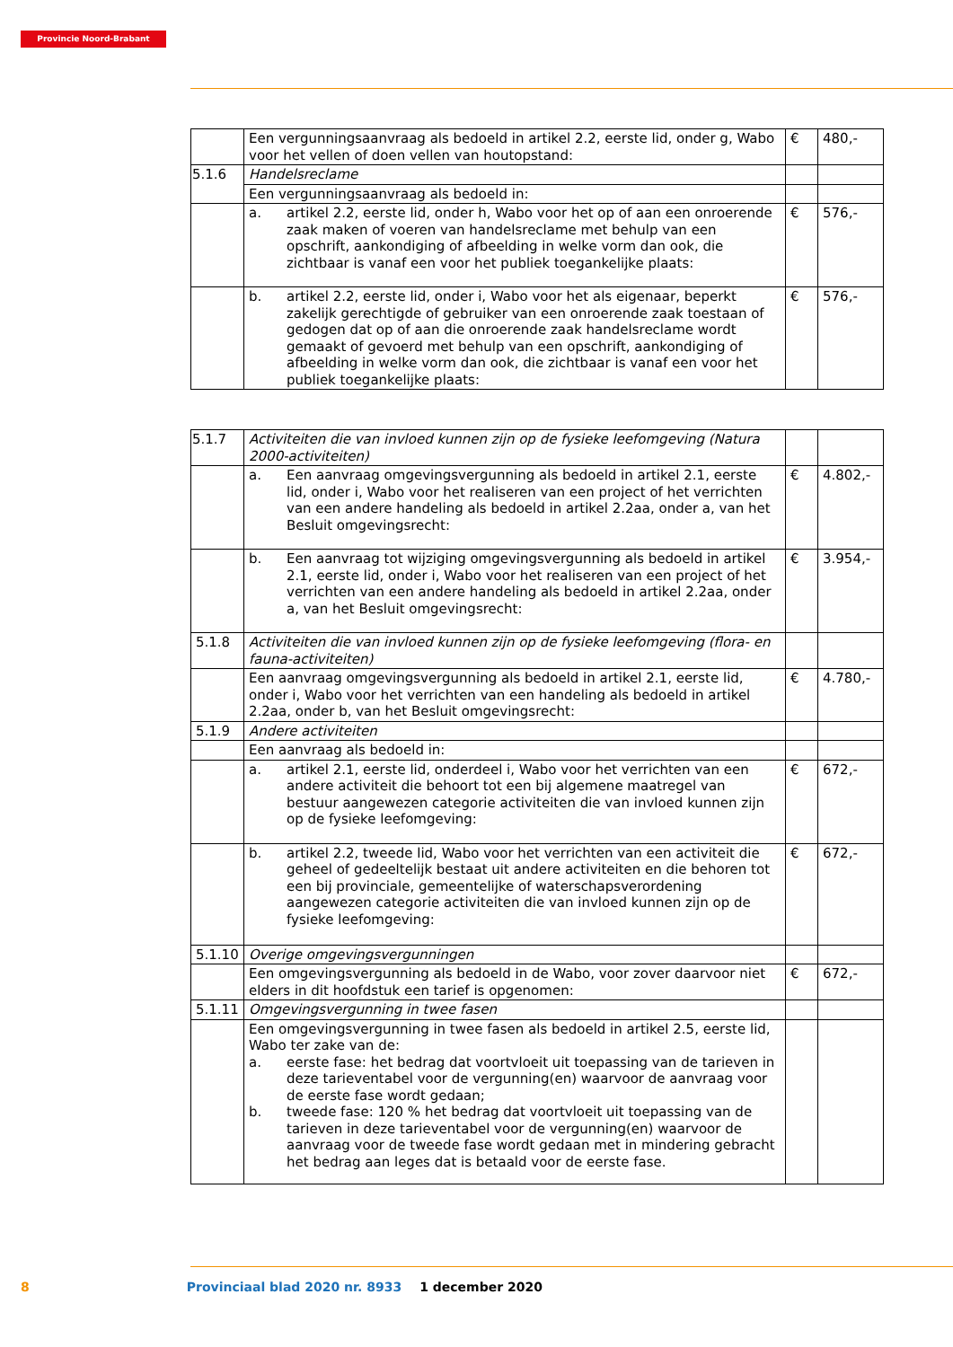Provincie Noord-Brabant
| | Een vergunningsaanvraag als bedoeld in artikel 2.2, eerste lid, onder g, Wabo voor het vellen of doen vellen van houtopstand: | € | 480,- |
| 5.1.6 | Handelsreclame | | |
| | Een vergunningsaanvraag als bedoeld in: | | |
| | a. artikel 2.2, eerste lid, onder h, Wabo voor het op of aan een onroerende zaak maken of voeren van handelsreclame met behulp van een opschrift, aankondiging of afbeelding in welke vorm dan ook, die zichtbaar is vanaf een voor het publiek toegankelijke plaats: | € | 576,- |
| | b. artikel 2.2, eerste lid, onder i, Wabo voor het als eigenaar, beperkt zakelijk gerechtigde of gebruiker van een onroerende zaak toestaan of gedogen dat op of aan die onroerende zaak handelsreclame wordt gemaakt of gevoerd met behulp van een opschrift, aankondiging of afbeelding in welke vorm dan ook, die zichtbaar is vanaf een voor het publiek toegankelijke plaats: | € | 576,- |
| 5.1.7 | Activiteiten die van invloed kunnen zijn op de fysieke leefomgeving (Natura 2000-activiteiten) | | |
| | a. Een aanvraag omgevingsvergunning als bedoeld in artikel 2.1, eerste lid, onder i, Wabo voor het realiseren van een project of het verrichten van een andere handeling als bedoeld in artikel 2.2aa, onder a, van het Besluit omgevingsrecht: | € | 4.802,- |
| | b. Een aanvraag tot wijziging omgevingsvergunning als bedoeld in artikel 2.1, eerste lid, onder i, Wabo voor het realiseren van een project of het verrichten van een andere handeling als bedoeld in artikel 2.2aa, onder a, van het Besluit omgevingsrecht: | € | 3.954,- |
| 5.1.8 | Activiteiten die van invloed kunnen zijn op de fysieke leefomgeving (flora- en fauna-activiteiten) | | |
| | Een aanvraag omgevingsvergunning als bedoeld in artikel 2.1, eerste lid, onder i, Wabo voor het verrichten van een handeling als bedoeld in artikel 2.2aa, onder b, van het Besluit omgevingsrecht: | € | 4.780,- |
| 5.1.9 | Andere activiteiten | | |
| | Een aanvraag als bedoeld in: | | |
| | a. artikel 2.1, eerste lid, onderdeel i, Wabo voor het verrichten van een andere activiteit die behoort tot een bij algemene maatregel van bestuur aangewezen categorie activiteiten die van invloed kunnen zijn op de fysieke leefomgeving: | € | 672,- |
| | b. artikel 2.2, tweede lid, Wabo voor het verrichten van een activiteit die geheel of gedeeltelijk bestaat uit andere activiteiten en die behoren tot een bij provinciale, gemeentelijke of waterschapsverordening aangewezen categorie activiteiten die van invloed kunnen zijn op de fysieke leefomgeving: | € | 672,- |
| 5.1.10 | Overige omgevingsvergunningen | | |
| | Een omgevingsvergunning als bedoeld in de Wabo, voor zover daarvoor niet elders in dit hoofdstuk een tarief is opgenomen: | € | 672,- |
| 5.1.11 | Omgevingsvergunning in twee fasen | | |
| | Een omgevingsvergunning in twee fasen als bedoeld in artikel 2.5, eerste lid, Wabo ter zake van de: a. eerste fase: het bedrag dat voortvloeit uit toepassing van de tarieven in deze tarieventabel voor de vergunning(en) waarvoor de aanvraag voor de eerste fase wordt gedaan; b. tweede fase: 120 % het bedrag dat voortvloeit uit toepassing van de tarieven in deze tarieventabel voor de vergunning(en) waarvoor de aanvraag voor de tweede fase wordt gedaan met in mindering gebracht het bedrag aan leges dat is betaald voor de eerste fase. | | |
8 Provinciaal blad 2020 nr. 8933 1 december 2020